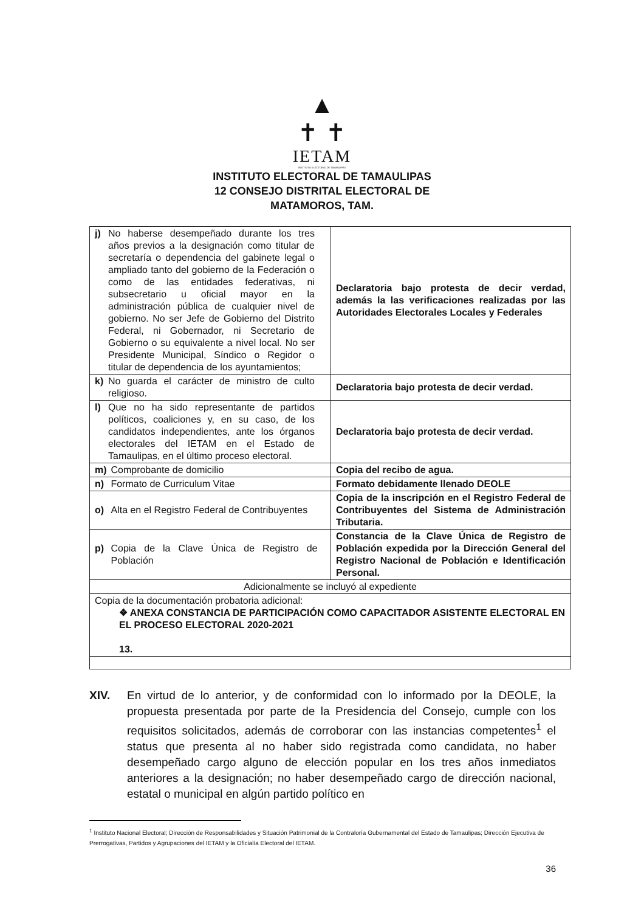▲
✝ ✝
IETAM
INSTITUTO ELECTORAL DE TAMAULIPAS
INSTITUTO ELECTORAL DE TAMAULIPAS
12 CONSEJO DISTRITAL ELECTORAL DE
MATAMOROS, TAM.
| j) No haberse desempeñado durante los tres años previos a la designación como titular de secretaría o dependencia del gabinete legal o ampliado tanto del gobierno de la Federación o como de las entidades federativas, ni subsecretario u oficial mayor en la administración pública de cualquier nivel de gobierno. No ser Jefe de Gobierno del Distrito Federal, ni Gobernador, ni Secretario de Gobierno o su equivalente a nivel local. No ser Presidente Municipal, Síndico o Regidor o titular de dependencia de los ayuntamientos; | Declaratoria bajo protesta de decir verdad, además la las verificaciones realizadas por las Autoridades Electorales Locales y Federales |
| k) No guarda el carácter de ministro de culto religioso. | Declaratoria bajo protesta de decir verdad. |
| l) Que no ha sido representante de partidos políticos, coaliciones y, en su caso, de los candidatos independientes, ante los órganos electorales del IETAM en el Estado de Tamaulipas, en el último proceso electoral. | Declaratoria bajo protesta de decir verdad. |
| m) Comprobante de domicilio | Copia del recibo de agua. |
| n) Formato de Curriculum Vitae | Formato debidamente llenado DEOLE |
| o) Alta en el Registro Federal de Contribuyentes | Copia de la inscripción en el Registro Federal de Contribuyentes del Sistema de Administración Tributaria. |
| p) Copia de la Clave Única de Registro de Población | Constancia de la Clave Única de Registro de Población expedida por la Dirección General del Registro Nacional de Población e Identificación Personal. |
| Adicionalmente se incluyó al expediente | |
| Copia de la documentación probatoria adicional: ❖ ANEXA CONSTANCIA DE PARTICIPACIÓN COMO CAPACITADOR ASISTENTE ELECTORAL EN EL PROCESO ELECTORAL 2020-2021 13. | |
XIV. En virtud de lo anterior, y de conformidad con lo informado por la DEOLE, la propuesta presentada por parte de la Presidencia del Consejo, cumple con los requisitos solicitados, además de corroborar con las instancias competentes<sup>1</sup> el status que presenta al no haber sido registrada como candidata, no haber desempeñado cargo alguno de elección popular en los tres años inmediatos anteriores a la designación; no haber desempeñado cargo de dirección nacional, estatal o municipal en algún partido político en
<sup>1</sup> Instituto Nacional Electoral; Dirección de Responsabilidades y Situación Patrimonial de la Contraloría Gubernamental del Estado de Tamaulipas; Dirección Ejecutiva de Prerrogativas, Partidos y Agrupaciones del IETAM y la Oficialía Electoral del IETAM.
36